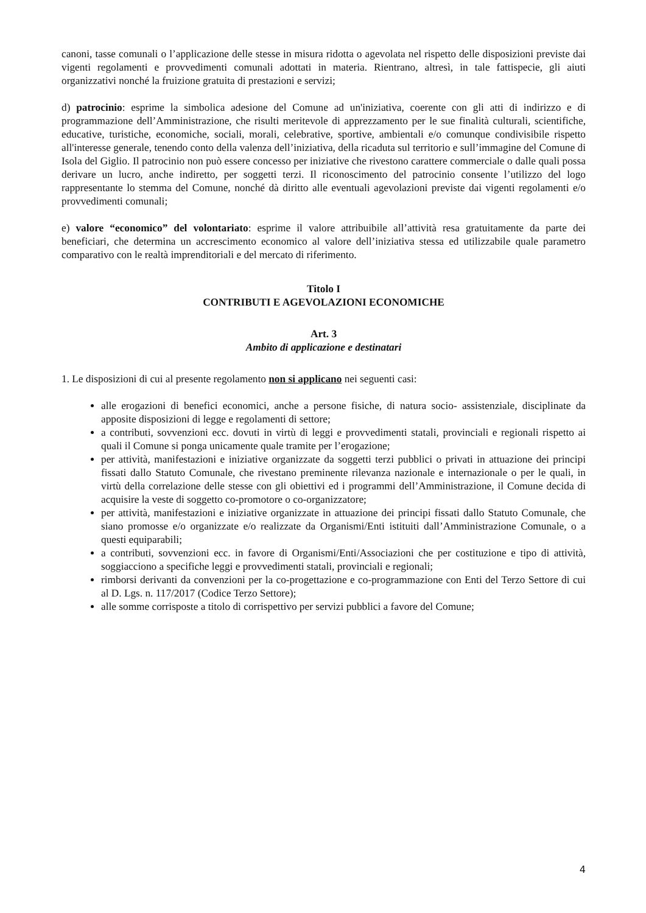canoni, tasse comunali o l’applicazione delle stesse in misura ridotta o agevolata nel rispetto delle disposizioni previste dai vigenti regolamenti e provvedimenti comunali adottati in materia. Rientrano, altresì, in tale fattispecie, gli aiuti organizzativi nonché la fruizione gratuita di prestazioni e servizi;
d) patrocinio: esprime la simbolica adesione del Comune ad un'iniziativa, coerente con gli atti di indirizzo e di programmazione dell’Amministrazione, che risulti meritevole di apprezzamento per le sue finalità culturali, scientifiche, educative, turistiche, economiche, sociali, morali, celebrative, sportive, ambientali e/o comunque condivisibile rispetto all'interesse generale, tenendo conto della valenza dell’iniziativa, della ricaduta sul territorio e sull’immagine del Comune di Isola del Giglio. Il patrocinio non può essere concesso per iniziative che rivestono carattere commerciale o dalle quali possa derivare un lucro, anche indiretto, per soggetti terzi. Il riconoscimento del patrocinio consente l’utilizzo del logo rappresentante lo stemma del Comune, nonché dà diritto alle eventuali agevolazioni previste dai vigenti regolamenti e/o provvedimenti comunali;
e) valore “economico” del volontariato: esprime il valore attribuibile all’attività resa gratuitamente da parte dei beneficiari, che determina un accrescimento economico al valore dell’iniziativa stessa ed utilizzabile quale parametro comparativo con le realtà imprenditoriali e del mercato di riferimento.
Titolo I
CONTRIBUTI E AGEVOLAZIONI ECONOMICHE
Art. 3
Ambito di applicazione e destinatari
1. Le disposizioni di cui al presente regolamento non si applicano nei seguenti casi:
alle erogazioni di benefici economici, anche a persone fisiche, di natura socio- assistenziale, disciplinate da apposite disposizioni di legge e regolamenti di settore;
a contributi, sovvenzioni ecc. dovuti in virtù di leggi e provvedimenti statali, provinciali e regionali rispetto ai quali il Comune si ponga unicamente quale tramite per l’erogazione;
per attività, manifestazioni e iniziative organizzate da soggetti terzi pubblici o privati in attuazione dei principi fissati dallo Statuto Comunale, che rivestano preminente rilevanza nazionale e internazionale o per le quali, in virtù della correlazione delle stesse con gli obiettivi ed i programmi dell’Amministrazione, il Comune decida di acquisire la veste di soggetto co-promotore o co-organizzatore;
per attività, manifestazioni e iniziative organizzate in attuazione dei principi fissati dallo Statuto Comunale, che siano promosse e/o organizzate e/o realizzate da Organismi/Enti istituiti dall’Amministrazione Comunale, o a questi equiparabili;
a contributi, sovvenzioni ecc. in favore di Organismi/Enti/Associazioni che per costituzione e tipo di attività, soggiacciono a specifiche leggi e provvedimenti statali, provinciali e regionali;
rimborsi derivanti da convenzioni per la co-progettazione e co-programmazione con Enti del Terzo Settore di cui al D. Lgs. n. 117/2017 (Codice Terzo Settore);
alle somme corrisposte a titolo di corrispettivo per servizi pubblici a favore del Comune;
4